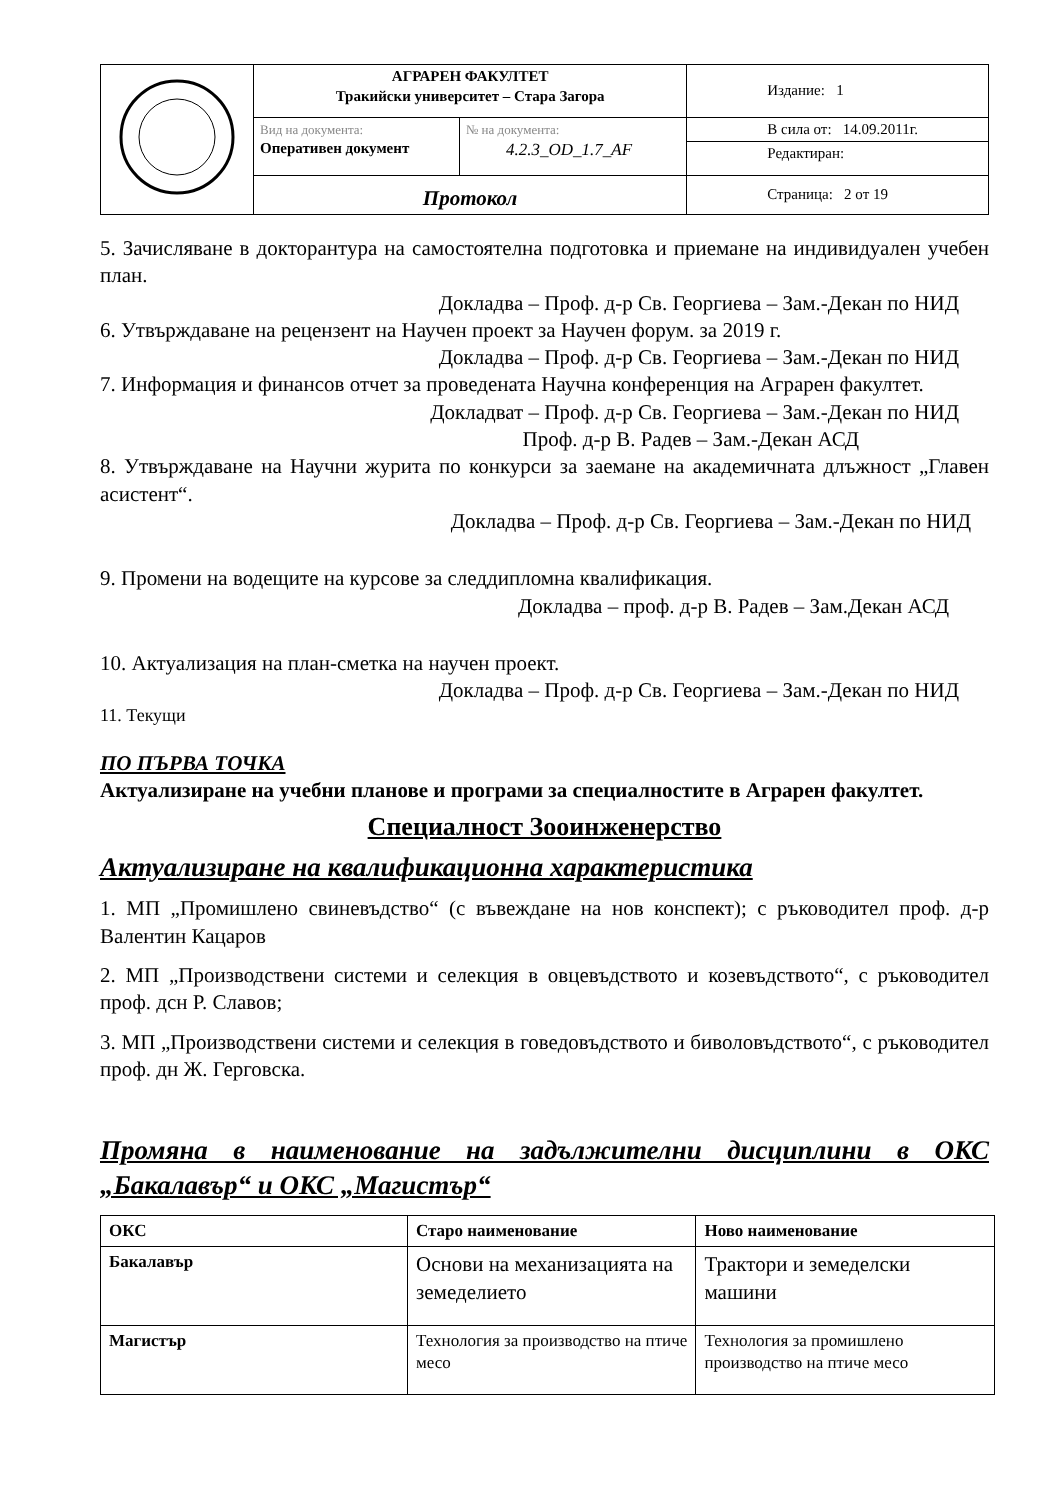| | АГРАРЕН ФАКУЛТЕТ Тракийски университет – Стара Загора | | Издание: 1 |
| | Вид на документа: Оперативен документ | № на документа: 4.2.3_OD_1.7_AF | В сила от: 14.09.2011г. Редактиран: |
| | Протокол | | Страница: 2 от 19 |
5. Зачисляване в докторантура на самостоятелна подготовка и приемане на индивидуален учебен план.
Докладва – Проф. д-р Св. Георгиева – Зам.-Декан по НИД
6. Утвърждаване на рецензент на Научен проект за Научен форум. за 2019 г.
Докладва – Проф. д-р Св. Георгиева – Зам.-Декан по НИД
7. Информация и финансов отчет за проведената Научна конференция на Аграрен факултет.
Докладват – Проф. д-р Св. Георгиева – Зам.-Декан по НИД
Проф. д-р В. Радев – Зам.-Декан АСД
8. Утвърждаване на Научни журита по конкурси за заемане на академичната длъжност „Главен асистент“.
Докладва – Проф. д-р Св. Георгиева – Зам.-Декан по НИД
9. Промени на водещите на курсове за следдипломна квалификация.
Докладва – проф. д-р В. Радев – Зам.Декан АСД
10. Актуализация на план-сметка на научен проект.
Докладва – Проф. д-р Св. Георгиева – Зам.-Декан по НИД
11. Текущи
ПО ПЪРВА ТОЧКА
Актуализиране на учебни планове и програми за специалностите в Аграрен факултет.
Специалност Зооинженерство
Актуализиране на квалификационна характеристика
1. МП „Промишлено свиневъдство“ (с въвеждане на нов конспект); с ръководител проф. д-р Валентин Кацаров
2. МП „Производствени системи и селекция в овцевъдството и козевъдството“, с ръководител проф. дсн Р. Славов;
3. МП „Производствени системи и селекция в говедовъдството и биволовъдството“, с ръководител проф. дн Ж. Герговска.
Промяна в наименование на задължителни дисциплини в ОКС „Бакалавър“ и ОКС „Магистър“
| ОКС | Старо наименование | Ново наименование |
| --- | --- | --- |
| Бакалавър | Основи на механизацията на земеделието | Трактори и земеделски машини |
| Магистър | Технология за производство на птиче месо | Технология за промишлено производство на птиче месо |